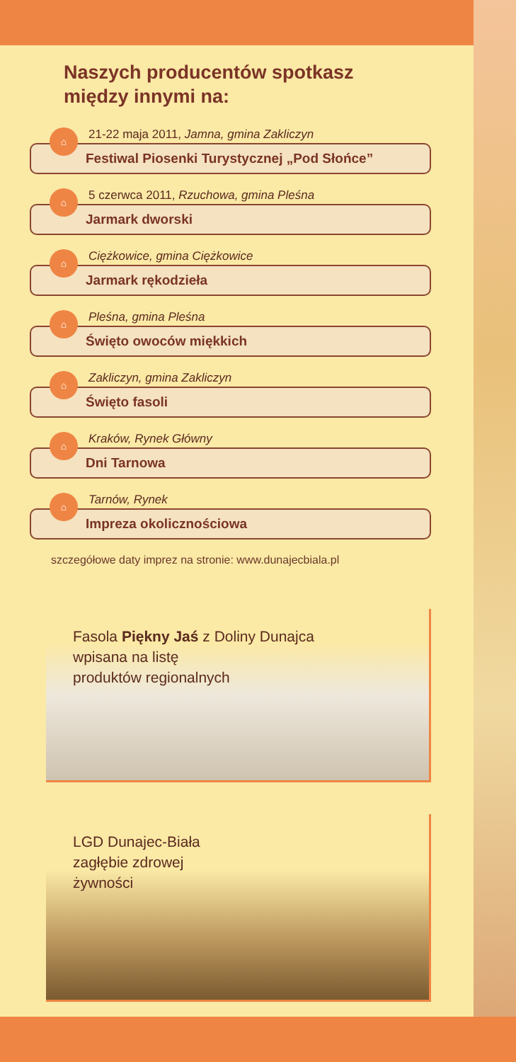Naszych producentów spotkasz
między innymi na:
⌂
21-22 maja 2011, Jamna, gmina Zakliczyn
Festiwal Piosenki Turystycznej „Pod Słońce”
⌂
5 czerwca 2011, Rzuchowa, gmina Pleśna
Jarmark dworski
⌂
Ciężkowice, gmina Ciężkowice
Jarmark rękodzieła
⌂
Pleśna, gmina Pleśna
Święto owoców miękkich
⌂
Zakliczyn, gmina Zakliczyn
Święto fasoli
⌂
Kraków, Rynek Główny
Dni Tarnowa
⌂
Tarnów, Rynek
Impreza okolicznościowa
szczegółowe daty imprez na stronie: www.dunajecbiala.pl
Fasola Piękny Jaś z Doliny Dunajca
wpisana na listę
produktów regionalnych
LGD Dunajec-Biała
zagłębie zdrowej
żywności